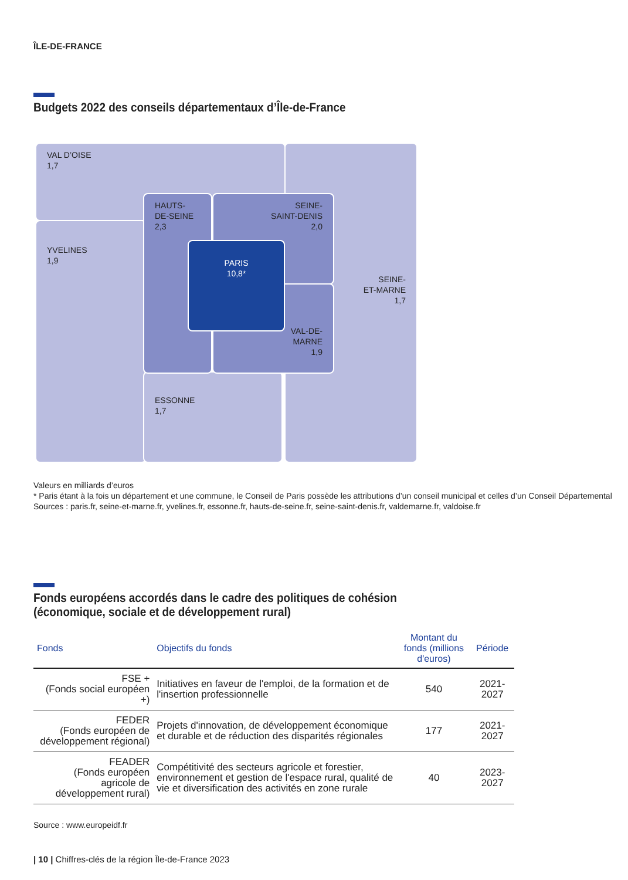ÎLE-DE-FRANCE
Budgets 2022 des conseils départementaux d’Île-de-France
VAL D’OISE
1,7
SEINE-
ET-MARNE
1,7
YVELINES
1,9
ESSONNE
1,7
HAUTS-
DE-SEINE
2,3
SEINE-
SAINT-DENIS
2,0
VAL-DE-
MARNE
1,9
PARIS
10,8*
Valeurs en milliards d’euros
* Paris étant à la fois un département et une commune, le Conseil de Paris possède les attributions d’un conseil municipal et celles d’un Conseil Départemental
Sources : paris.fr, seine-et-marne.fr, yvelines.fr, essonne.fr, hauts-de-seine.fr, seine-saint-denis.fr, valdemarne.fr, valdoise.fr
Fonds européens accordés dans le cadre des politiques de cohésion
(économique, sociale et de développement rural)
| Fonds | Objectifs du fonds | Montant du fonds (millions d'euros) | Période |
| --- | --- | --- | --- |
| FSE + (Fonds social européen +) | Initiatives en faveur de l'emploi, de la formation et de l'insertion professionnelle | 540 | 2021-2027 |
| FEDER (Fonds européen de développement régional) | Projets d'innovation, de développement économique et durable et de réduction des disparités régionales | 177 | 2021-2027 |
| FEADER (Fonds européen agricole de développement rural) | Compétitivité des secteurs agricole et forestier, environnement et gestion de l'espace rural, qualité de vie et diversification des activités en zone rurale | 40 | 2023-2027 |
Source : www.europeidf.fr
| 10 | Chiffres-clés de la région Île-de-France 2023